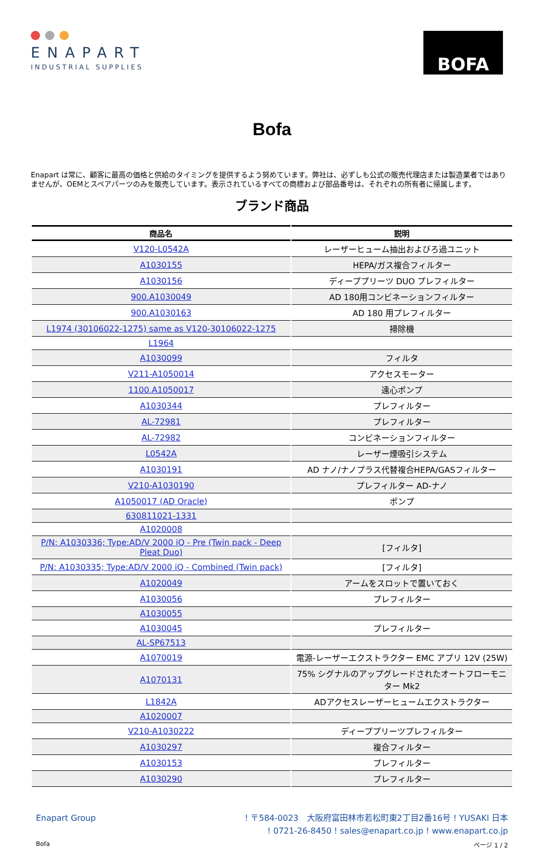ENAPART
INDUSTRIAL SUPPLIES
BOFA
Bofa
Enapart は常に、顧客に最高の価格と供給のタイミングを提供するよう努めています。弊社は、必ずしも公式の販売代理店または製造業者ではありませんが、OEMとスペアパーツのみを販売しています。表示されているすべての商標および部品番号は、それぞれの所有者に帰属します。
ブランド商品
| 商品名 | 説明 |
| --- | --- |
| V120-L0542A | レーザーヒューム抽出およびろ過ユニット |
| A1030155 | HEPA/ガス複合フィルター |
| A1030156 | ディーププリーツ DUO プレフィルター |
| 900.A1030049 | AD 180用コンビネーションフィルター |
| 900.A1030163 | AD 180 用プレフィルター |
| L1974 (30106022-1275) same as V120-30106022-1275 | 掃除機 |
| L1964 | |
| A1030099 | フィルタ |
| V211-A1050014 | アクセスモーター |
| 1100.A1050017 | 遠心ポンプ |
| A1030344 | プレフィルター |
| AL-72981 | プレフィルター |
| AL-72982 | コンビネーションフィルター |
| L0542A | レーザー煙吸引システム |
| A1030191 | AD ナノ/ナノプラス代替複合HEPA/GASフィルター |
| V210-A1030190 | プレフィルター AD-ナノ |
| A1050017 (AD Oracle) | ポンプ |
| 630811021-1331 | |
| A1020008 | |
| P/N: A1030336; Type:AD/V 2000 iQ - Pre (Twin pack - Deep Pleat Duo) | [フィルタ] |
| P/N: A1030335; Type:AD/V 2000 iQ - Combined (Twin pack) | [フィルタ] |
| A1020049 | アームをスロットで置いておく |
| A1030056 | プレフィルター |
| A1030055 | |
| A1030045 | プレフィルター |
| AL-SP67513 | |
| A1070019 | 電源-レーザーエクストラクター EMC アプリ 12V (25W) |
| A1070131 | 75% シグナルのアップグレードされたオートフローモニター Mk2 |
| L1842A | ADアクセスレーザーヒュームエクストラクター |
| A1020007 | |
| V210-A1030222 | ディーププリーツプレフィルター |
| A1030297 | 複合フィルター |
| A1030153 | プレフィルター |
| A1030290 | プレフィルター |
Enapart Group ! 〒584-0023　大阪府富田林市若松町東2丁目2番16号 ! YUSAKI 日本
! 0721-26-8450 ! sales@enapart.co.jp ! www.enapart.co.jp
Bofa ページ 1 / 2